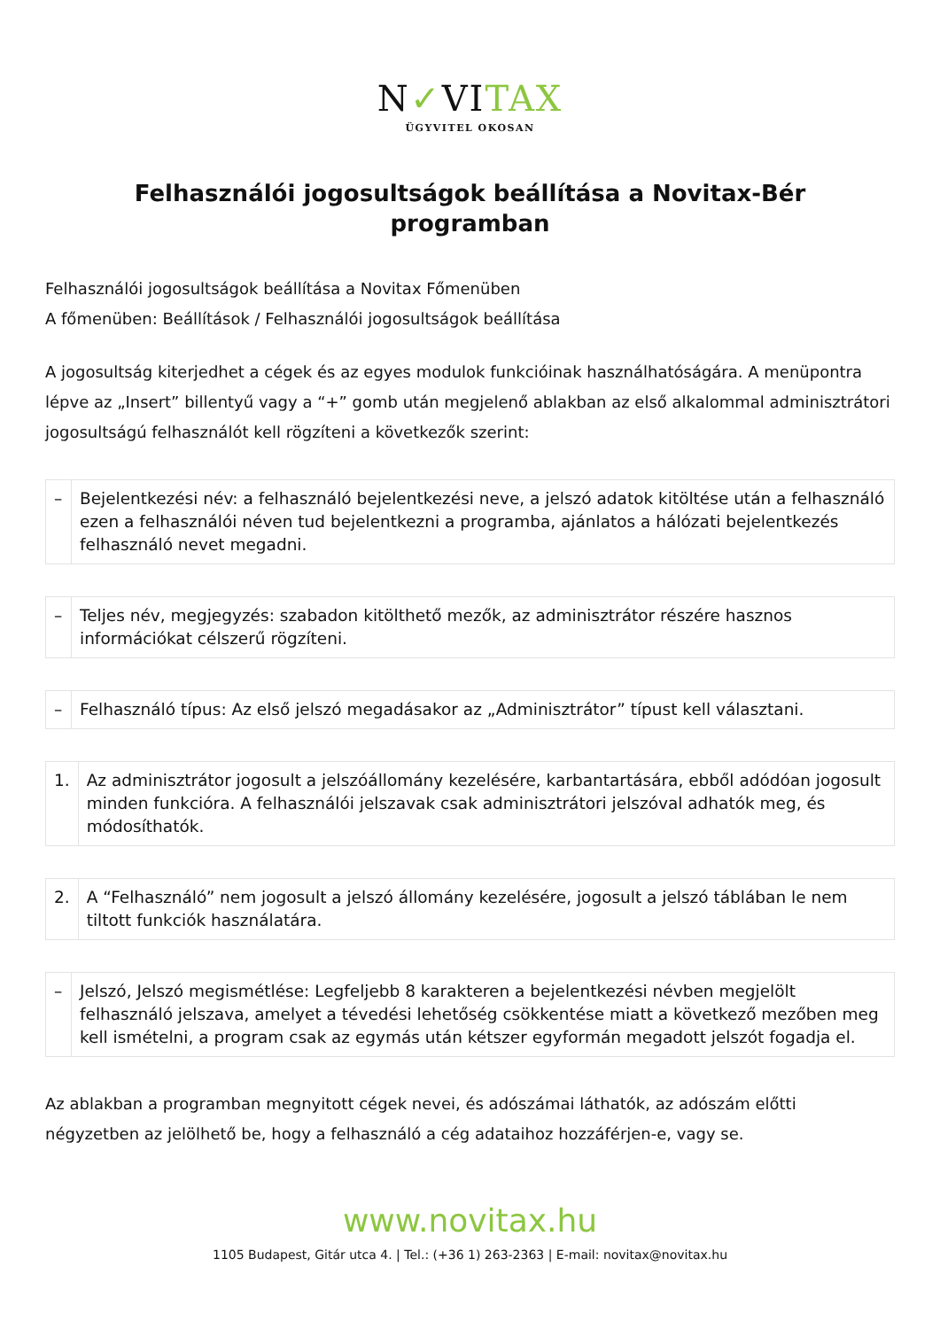N✓VITAX
ÜGYVITEL OKOSAN
Felhasználói jogosultságok beállítása a Novitax-Bér programban
Felhasználói jogosultságok beállítása a Novitax Főmenüben
A főmenüben: Beállítások / Felhasználói jogosultságok beállítása
A jogosultság kiterjedhet a cégek és az egyes modulok funkcióinak használhatóságára. A menüpontra lépve az „Insert” billentyű vagy a “+” gomb után megjelenő ablakban az első alkalommal adminisztrátori jogosultságú felhasználót kell rögzíteni a következők szerint:
| – | Bejelentkezési név: a felhasználó bejelentkezési neve, a jelszó adatok kitöltése után a felhasználó ezen a felhasználói néven tud bejelentkezni a programba, ajánlatos a hálózati bejelentkezés felhasználó nevet megadni. |
| – | Teljes név, megjegyzés: szabadon kitölthető mezők, az adminisztrátor részére hasznos információkat célszerű rögzíteni. |
| – | Felhasználó típus: Az első jelszó megadásakor az „Adminisztrátor” típust kell választani. |
| 1. | Az adminisztrátor jogosult a jelszóállomány kezelésére, karbantartására, ebből adódóan jogosult minden funkcióra. A felhasználói jelszavak csak adminisztrátori jelszóval adhatók meg, és módosíthatók. |
| 2. | A “Felhasználó” nem jogosult a jelszó állomány kezelésére, jogosult a jelszó táblában le nem tiltott funkciók használatára. |
| – | Jelszó, Jelszó megismétlése: Legfeljebb 8 karakteren a bejelentkezési névben megjelölt felhasználó jelszava, amelyet a tévedési lehetőség csökkentése miatt a következő mezőben meg kell ismételni, a program csak az egymás után kétszer egyformán megadott jelszót fogadja el. |
Az ablakban a programban megnyitott cégek nevei, és adószámai láthatók, az adószám előtti négyzetben az jelölhető be, hogy a felhasználó a cég adataihoz hozzáférjen-e, vagy se.
www.novitax.hu
1105 Budapest, Gitár utca 4. | Tel.: (+36 1) 263-2363 | E-mail: novitax@novitax.hu